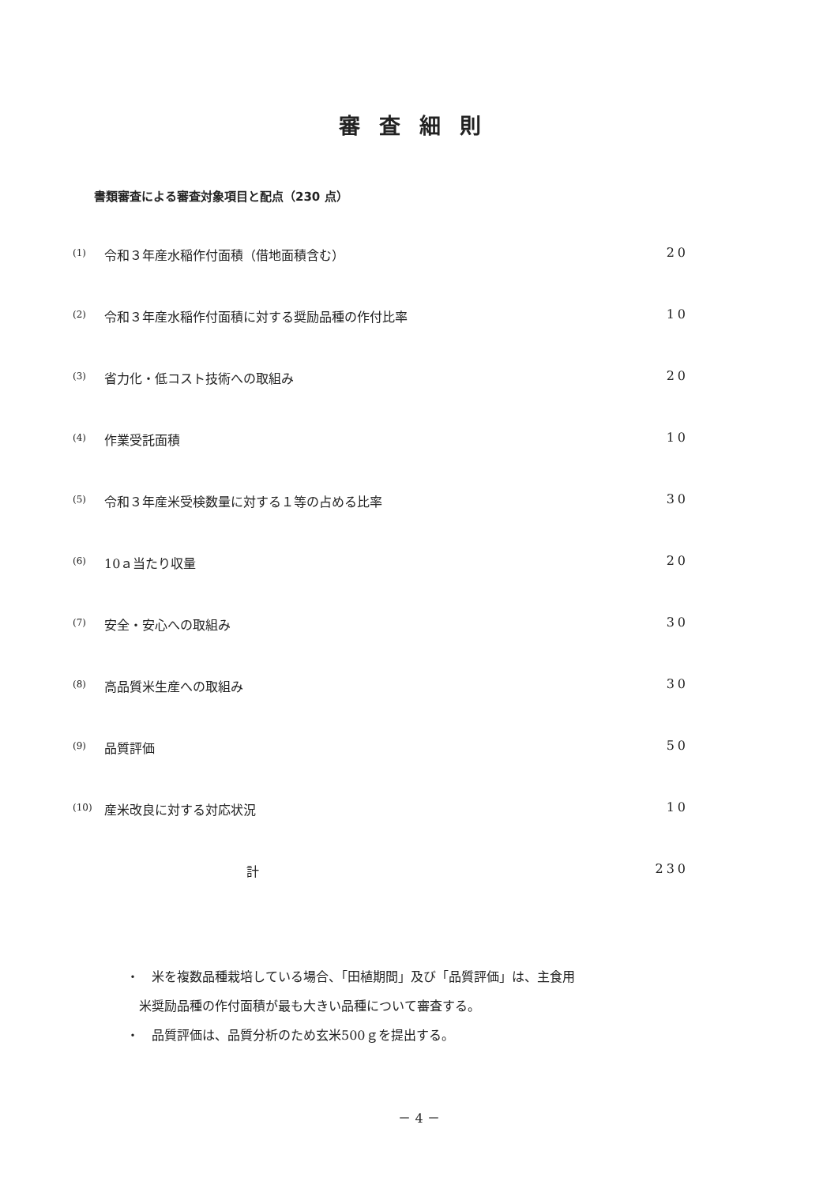審査細則
書類審査による審査対象項目と配点（230 点）
| (1) | 令和３年産水稲作付面積（借地面積含む） | 20 |
| (2) | 令和３年産水稲作付面積に対する奨励品種の作付比率 | 10 |
| (3) | 省力化・低コスト技術への取組み | 20 |
| (4) | 作業受託面積 | 10 |
| (5) | 令和３年産米受検数量に対する１等の占める比率 | 30 |
| (6) | 10ａ当たり収量 | 20 |
| (7) | 安全・安心への取組み | 30 |
| (8) | 高品質米生産への取組み | 30 |
| (9) | 品質評価 | 50 |
| (10) | 産米改良に対する対応状況 | 10 |
| | 計 | 230 |
・　米を複数品種栽培している場合、「田植期間」及び「品質評価」は、主食用
　米奨励品種の作付面積が最も大きい品種について審査する。
・　品質評価は、品質分析のため玄米500ｇを提出する。
－ 4 －